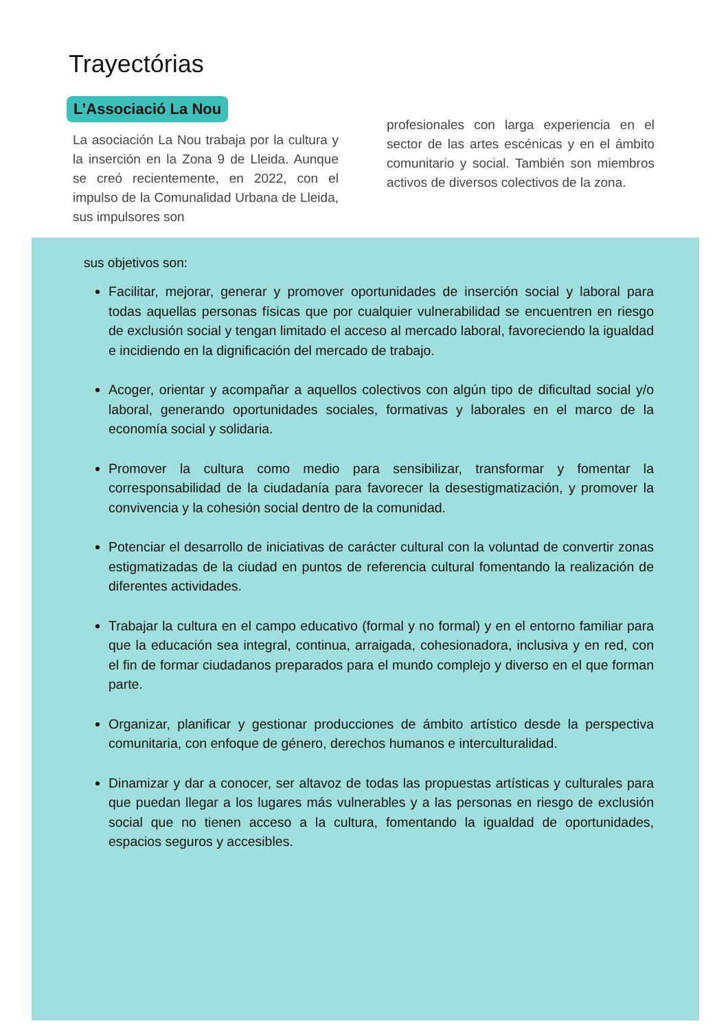Trayectórias
L’Associació La Nou
La asociación La Nou trabaja por la cultura y la inserción en la Zona 9 de Lleida. Aunque se creó recientemente, en 2022, con el impulso de la Comunalidad Urbana de Lleida, sus impulsores son
profesionales con larga experiencia en el sector de las artes escénicas y en el ámbito comunitario y social. También son miembros activos de diversos colectivos de la zona.
sus objetivos son:
Facilitar, mejorar, generar y promover oportunidades de inserción social y laboral para todas aquellas personas físicas que por cualquier vulnerabilidad se encuentren en riesgo de exclusión social y tengan limitado el acceso al mercado laboral, favoreciendo la igualdad e incidiendo en la dignificación del mercado de trabajo.
Acoger, orientar y acompañar a aquellos colectivos con algún tipo de dificultad social y/o laboral, generando oportunidades sociales, formativas y laborales en el marco de la economía social y solidaria.
Promover la cultura como medio para sensibilizar, transformar y fomentar la corresponsabilidad de la ciudadanía para favorecer la desestigmatización, y promover la convivencia y la cohesión social dentro de la comunidad.
Potenciar el desarrollo de iniciativas de carácter cultural con la voluntad de convertir zonas estigmatizadas de la ciudad en puntos de referencia cultural fomentando la realización de diferentes actividades.
Trabajar la cultura en el campo educativo (formal y no formal) y en el entorno familiar para que la educación sea integral, continua, arraigada, cohesionadora, inclusiva y en red, con el fin de formar ciudadanos preparados para el mundo complejo y diverso en el que forman parte.
Organizar, planificar y gestionar producciones de ámbito artístico desde la perspectiva comunitaria, con enfoque de género, derechos humanos e interculturalidad.
Dinamizar y dar a conocer, ser altavoz de todas las propuestas artísticas y culturales para que puedan llegar a los lugares más vulnerables y a las personas en riesgo de exclusión social que no tienen acceso a la cultura, fomentando la igualdad de oportunidades, espacios seguros y accesibles.